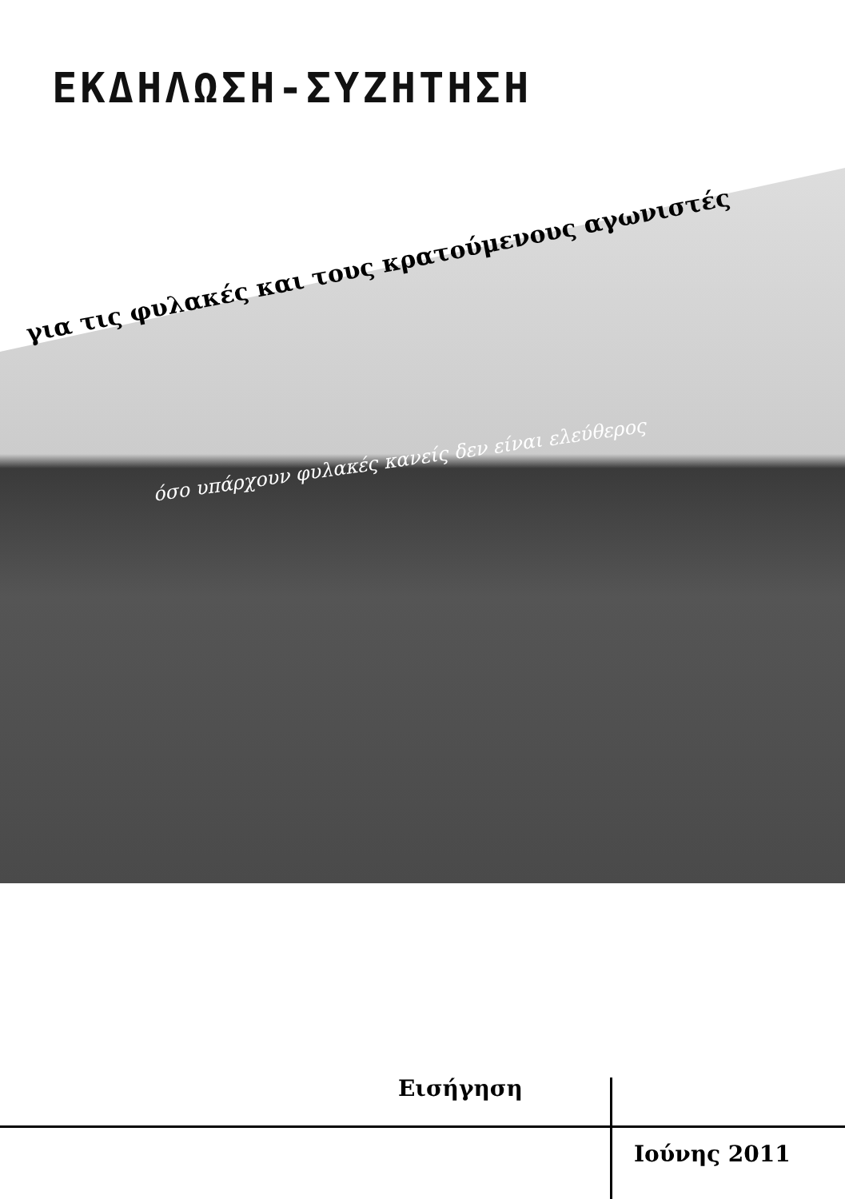ΕΚΔΗΛΩΣΗ-ΣΥΖΗΤΗΣΗ
για τις φυλακές και τους κρατούμενους αγωνιστές
όσο υπάρχουν φυλακές κανείς δεν είναι ελεύθερος
Εισήγηση
Ιούνης 2011